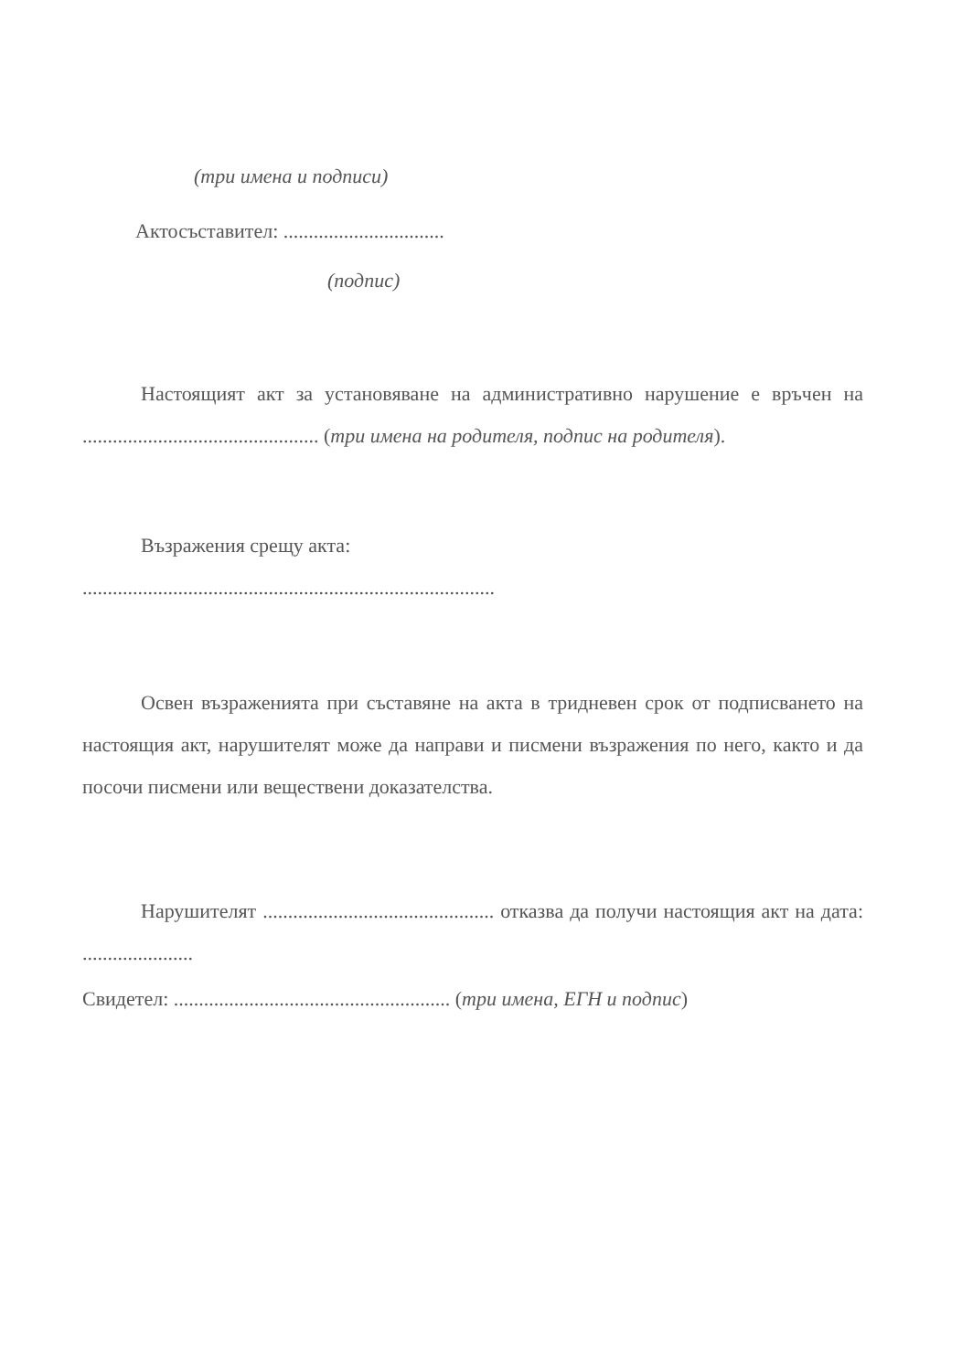(три имена и подписи)
Актосъставител: ................................
(подпис)
Настоящият акт за установяване на административно нарушение е връчен на ............................................... (три имена на родителя, подпис на родителя).
Възражения срещу акта:
..................................................................................
Освен възраженията при съставяне на акта в тридневен срок от подписването на настоящия акт, нарушителят може да направи и писмени възражения по него, както и да посочи писмени или веществени доказателства.
Нарушителят .............................................. отказва да получи настоящия акт на дата: ......................
Свидетел: ....................................................... (три имена, ЕГН и подпис)